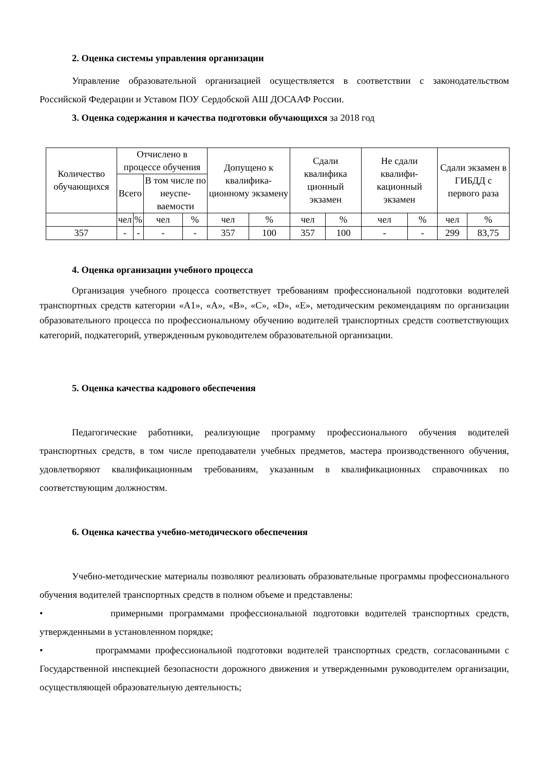2. Оценка системы управления организации
Управление образовательной организацией осуществляется в соответствии с законодательством Российской Федерации и Уставом ПОУ Сердобской АШ ДОСААФ России.
3. Оценка содержания и качества подготовки обучающихся за 2018 год
| Количество обучающихся | Отчислено в процессе обучения | | | | Допущено к квалифика-ционному экзамену | | Сдали квалифика ционный экзамен | | Не сдали квалифи-кационный экзамен | | Сдали экзамен в ГИБДД с первого раза | |
| --- | --- | --- | --- | --- | --- | --- | --- | --- | --- | --- | --- | --- |
| | Всего | | В том числе по неуспе-ваемости | | | | | | | | | |
| | чел | % | чел | % | чел | % | чел | % | чел | % | чел | % |
| 357 | - | - | - | - | 357 | 100 | 357 | 100 | - | - | 299 | 83,75 |
4. Оценка организации учебного процесса
Организация учебного процесса соответствует требованиям профессиональной подготовки водителей транспортных средств категории «А1», «А», «В», «С», «D», «Е», методическим рекомендациям по организации образовательного процесса по профессиональному обучению водителей транспортных средств соответствующих категорий, подкатегорий, утвержденным руководителем образовательной организации.
5. Оценка качества кадрового обеспечения
Педагогические работники, реализующие программу профессионального обучения водителей транспортных средств, в том числе преподаватели учебных предметов, мастера производственного обучения, удовлетворяют квалификационным требованиям, указанным в квалификационных справочниках по соответствующим должностям.
6. Оценка качества учебно-методического обеспечения
Учебно-методические материалы позволяют реализовать образовательные программы профессионального обучения водителей транспортных средств в полном объеме и представлены:
• примерными программами профессиональной подготовки водителей транспортных средств, утвержденными в установленном порядке;
• программами профессиональной подготовки водителей транспортных средств, согласованными с Государственной инспекцией безопасности дорожного движения и утвержденными руководителем организации, осуществляющей образовательную деятельность;